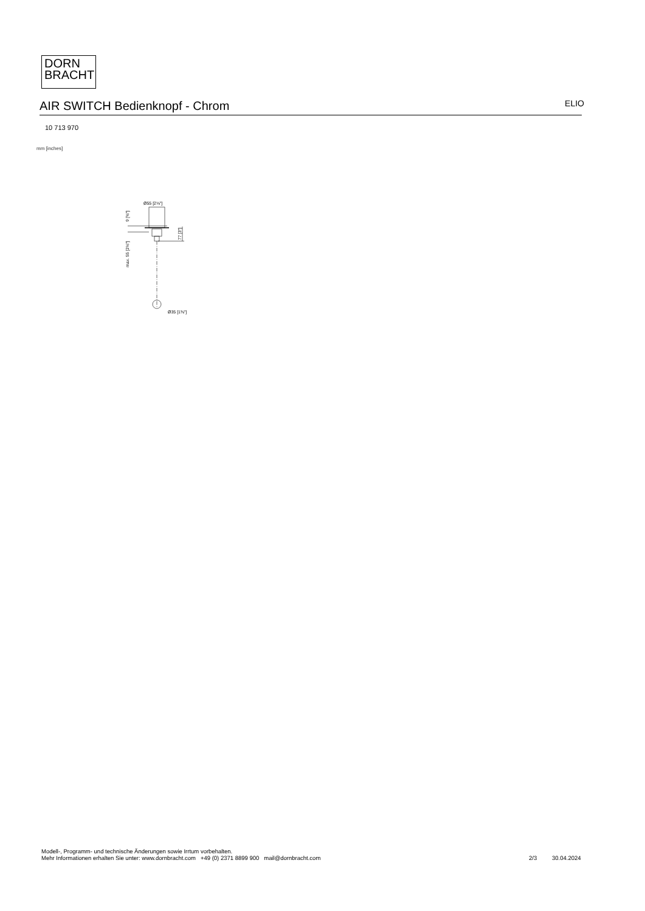DORN
BRACHT
AIR SWITCH Bedienknopf - Chrom
ELIO
10 713 970
mm [inches]
Ø55 [2⅛"]
9 [⅜"]
max. 55 [2⅛"]
77 [3"]
Ø35 [1⅜"]
Modell-, Programm- und technische Änderungen sowie Irrtum vorbehalten.
Mehr Informationen erhalten Sie unter: www.dornbracht.com +49 (0) 2371 8899 900 mail@dornbracht.com
2/3 30.04.2024